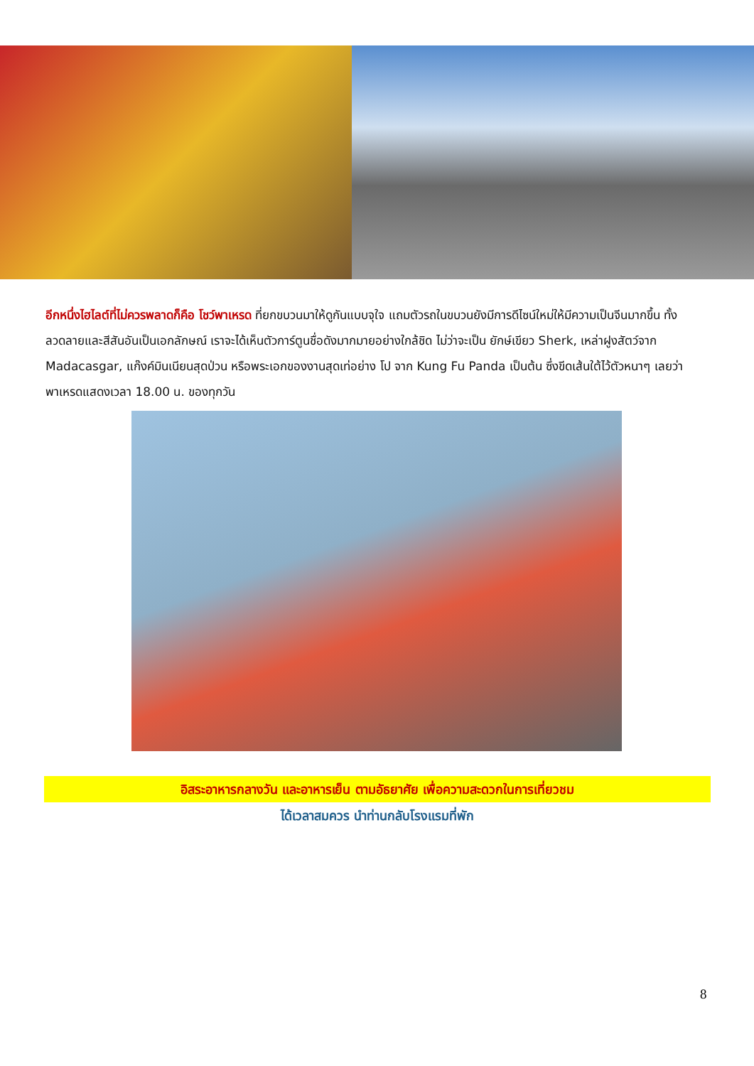อีกหนึ่งไฮไลต์ที่ไม่ควรพลาดก็คือ โชว์พาเหรด ที่ยกขบวนมาให้ดูกันแบบจุใจ แถมตัวรถในขบวนยังมีการดีไซน์ใหม่ให้มีความเป็นจีนมากขึ้น ทั้งลวดลายและสีสันอันเป็นเอกลักษณ์ เราจะได้เห็นตัวการ์ตูนชื่อดังมากมายอย่างใกล้ชิด ไม่ว่าจะเป็น ยักษ์เขียว Sherk, เหล่าฝูงสัตว์จาก Madacasgar, แก๊งค์มินเนียนสุดป่วน หรือพระเอกของงานสุดเท่อย่าง โป จาก Kung Fu Panda เป็นต้น ซึ่งขีดเส้นใต้ไว้ตัวหนาๆ เลยว่า พาเหรดแสดงเวลา 18.00 น. ของทุกวัน
อิสระอาหารกลางวัน และอาหารเย็น ตามอัธยาศัย เพื่อความสะดวกในการเที่ยวชม
ได้เวลาสมควร นำท่านกลับโรงแรมที่พัก
8